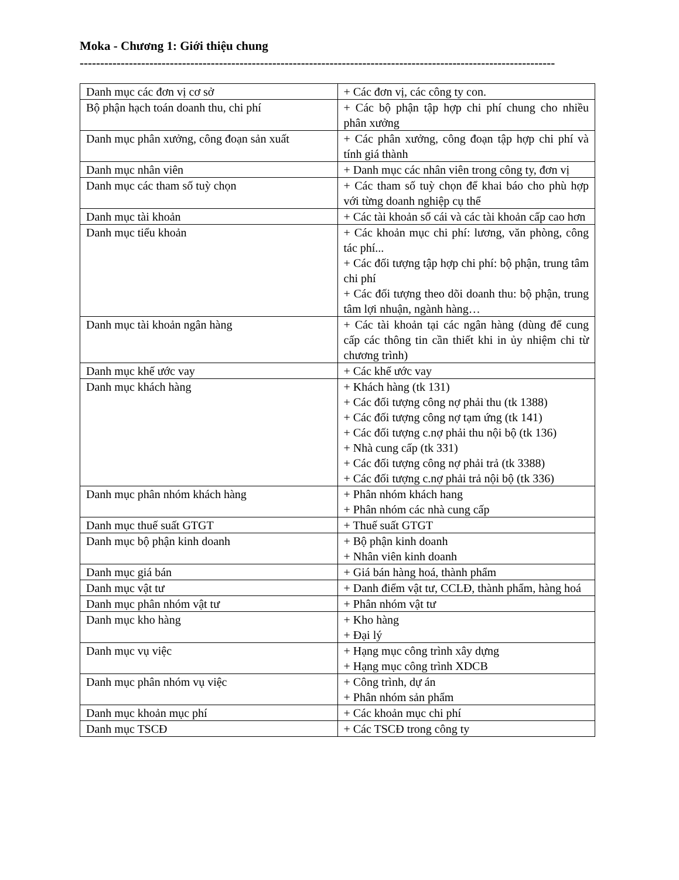Moka - Chương 1: Giới thiệu chung
--------------------------------------------------------------------------------------------------------------------
| Danh mục các đơn vị cơ sở | + Các đơn vị, các công ty con. |
| Bộ phận hạch toán doanh thu, chi phí | + Các bộ phận tập hợp chi phí chung cho nhiều phân xưởng |
| Danh mục phân xưởng, công đoạn sản xuất | + Các phân xưởng, công đoạn tập hợp chi phí và tính giá thành |
| Danh mục nhân viên | + Danh mục các nhân viên trong công ty, đơn vị |
| Danh mục các tham số tuỳ chọn | + Các tham số tuỳ chọn để khai báo cho phù hợp với từng doanh nghiệp cụ thể |
| Danh mục tài khoản | + Các tài khoản sổ cái và các tài khoản cấp cao hơn |
| Danh mục tiểu khoản | + Các khoản mục chi phí: lương, văn phòng, công tác phí... + Các đối tượng tập hợp chi phí: bộ phận, trung tâm chi phí + Các đối tượng theo dõi doanh thu: bộ phận, trung tâm lợi nhuận, ngành hàng… |
| Danh mục tài khoản ngân hàng | + Các tài khoản tại các ngân hàng (dùng để cung cấp các thông tin cần thiết khi in ủy nhiệm chi từ chương trình) |
| Danh mục khế ước vay | + Các khế ước vay |
| Danh mục khách hàng | + Khách hàng (tk 131) + Các đối tượng công nợ phải thu (tk 1388) + Các đối tượng công nợ tạm ứng (tk 141) + Các đối tượng c.nợ phải thu nội bộ (tk 136) + Nhà cung cấp (tk 331) + Các đối tượng công nợ phải trả (tk 3388) + Các đối tượng c.nợ phải trả nội bộ (tk 336) |
| Danh mục phân nhóm khách hàng | + Phân nhóm khách hang + Phân nhóm các nhà cung cấp |
| Danh mục thuế suất GTGT | + Thuế suất GTGT |
| Danh mục bộ phận kinh doanh | + Bộ phận kinh doanh + Nhân viên kinh doanh |
| Danh mục giá bán | + Giá bán hàng hoá, thành phẩm |
| Danh mục vật tư | + Danh điểm vật tư, CCLĐ, thành phẩm, hàng hoá |
| Danh mục phân nhóm vật tư | + Phân nhóm vật tư |
| Danh mục kho hàng | + Kho hàng + Đại lý |
| Danh mục vụ việc | + Hạng mục công trình xây dựng + Hạng mục công trình XDCB |
| Danh mục phân nhóm vụ việc | + Công trình, dự án + Phân nhóm sản phẩm |
| Danh mục khoản mục phí | + Các khoản mục chi phí |
| Danh mục TSCĐ | + Các TSCĐ trong công ty |